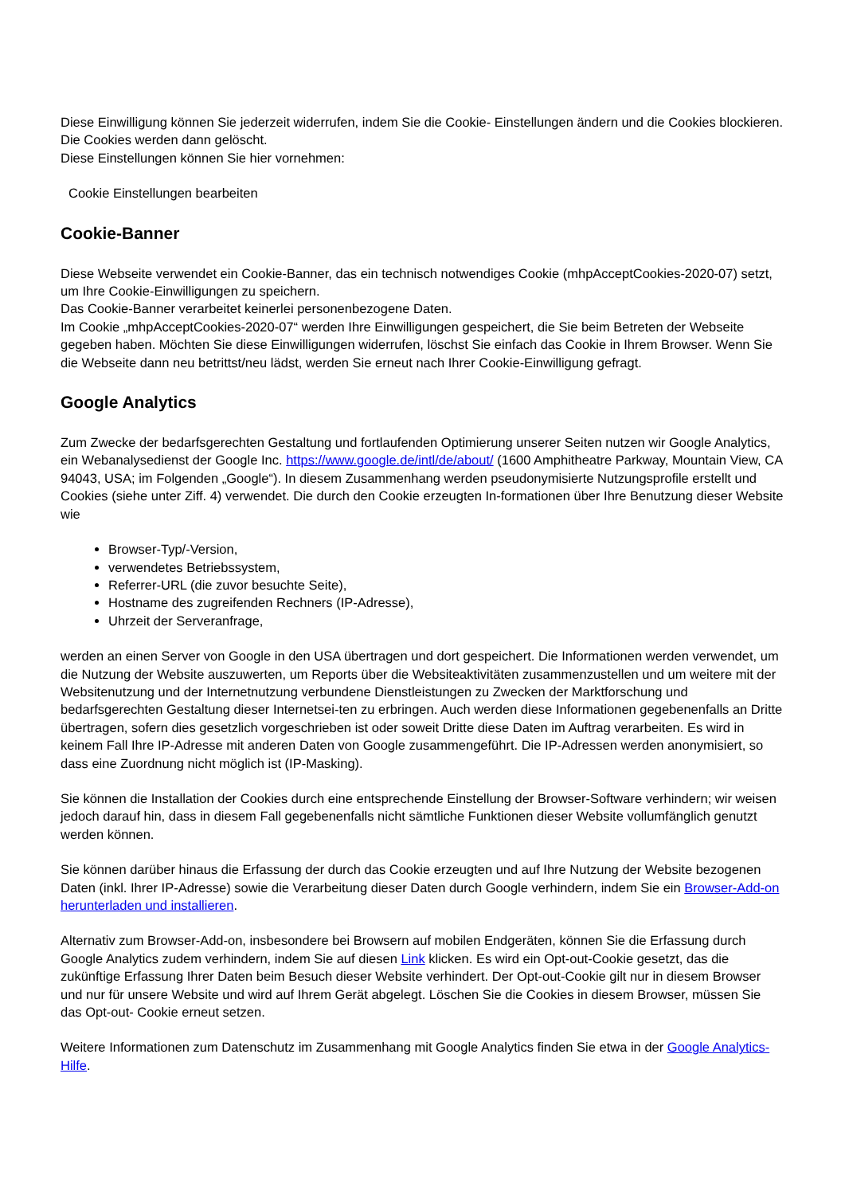Diese Einwilligung können Sie jederzeit widerrufen, indem Sie die Cookie- Einstellungen ändern und die Cookies blockieren. Die Cookies werden dann gelöscht.
Diese Einstellungen können Sie hier vornehmen:
Cookie Einstellungen bearbeiten
Cookie-Banner
Diese Webseite verwendet ein Cookie-Banner, das ein technisch notwendiges Cookie (mhpAcceptCookies-2020-07) setzt, um Ihre Cookie-Einwilligungen zu speichern.
Das Cookie-Banner verarbeitet keinerlei personenbezogene Daten.
Im Cookie „mhpAcceptCookies-2020-07“ werden Ihre Einwilligungen gespeichert, die Sie beim Betreten der Webseite gegeben haben. Möchten Sie diese Einwilligungen widerrufen, löschst Sie einfach das Cookie in Ihrem Browser. Wenn Sie die Webseite dann neu betrittst/neu lädst, werden Sie erneut nach Ihrer Cookie-Einwilligung gefragt.
Google Analytics
Zum Zwecke der bedarfsgerechten Gestaltung und fortlaufenden Optimierung unserer Seiten nutzen wir Google Analytics, ein Webanalysedienst der Google Inc. https://www.google.de/intl/de/about/ (1600 Amphitheatre Parkway, Mountain View, CA 94043, USA; im Folgenden „Google“). In diesem Zusammenhang werden pseudonymisierte Nutzungsprofile erstellt und Cookies (siehe unter Ziff. 4) verwendet. Die durch den Cookie erzeugten In-formationen über Ihre Benutzung dieser Website wie
Browser-Typ/-Version,
verwendetes Betriebssystem,
Referrer-URL (die zuvor besuchte Seite),
Hostname des zugreifenden Rechners (IP-Adresse),
Uhrzeit der Serveranfrage,
werden an einen Server von Google in den USA übertragen und dort gespeichert. Die Informationen werden verwendet, um die Nutzung der Website auszuwerten, um Reports über die Websiteaktivitäten zusammenzustellen und um weitere mit der Websitenutzung und der Internetnutzung verbundene Dienstleistungen zu Zwecken der Marktforschung und bedarfsgerechten Gestaltung dieser Internetsei-ten zu erbringen. Auch werden diese Informationen gegebenenfalls an Dritte übertragen, sofern dies gesetzlich vorgeschrieben ist oder soweit Dritte diese Daten im Auftrag verarbeiten. Es wird in keinem Fall Ihre IP-Adresse mit anderen Daten von Google zusammengeführt. Die IP-Adressen werden anonymisiert, so dass eine Zuordnung nicht möglich ist (IP-Masking).
Sie können die Installation der Cookies durch eine entsprechende Einstellung der Browser-Software verhindern; wir weisen jedoch darauf hin, dass in diesem Fall gegebenenfalls nicht sämtliche Funktionen dieser Website vollumfänglich genutzt werden können.
Sie können darüber hinaus die Erfassung der durch das Cookie erzeugten und auf Ihre Nutzung der Website bezogenen Daten (inkl. Ihrer IP-Adresse) sowie die Verarbeitung dieser Daten durch Google verhindern, indem Sie ein Browser-Add-on herunterladen und installieren.
Alternativ zum Browser-Add-on, insbesondere bei Browsern auf mobilen Endgeräten, können Sie die Erfassung durch Google Analytics zudem verhindern, indem Sie auf diesen Link klicken. Es wird ein Opt-out-Cookie gesetzt, das die zukünftige Erfassung Ihrer Daten beim Besuch dieser Website verhindert. Der Opt-out-Cookie gilt nur in diesem Browser und nur für unsere Website und wird auf Ihrem Gerät abgelegt. Löschen Sie die Cookies in diesem Browser, müssen Sie das Opt-out- Cookie erneut setzen.
Weitere Informationen zum Datenschutz im Zusammenhang mit Google Analytics finden Sie etwa in der Google Analytics-Hilfe.